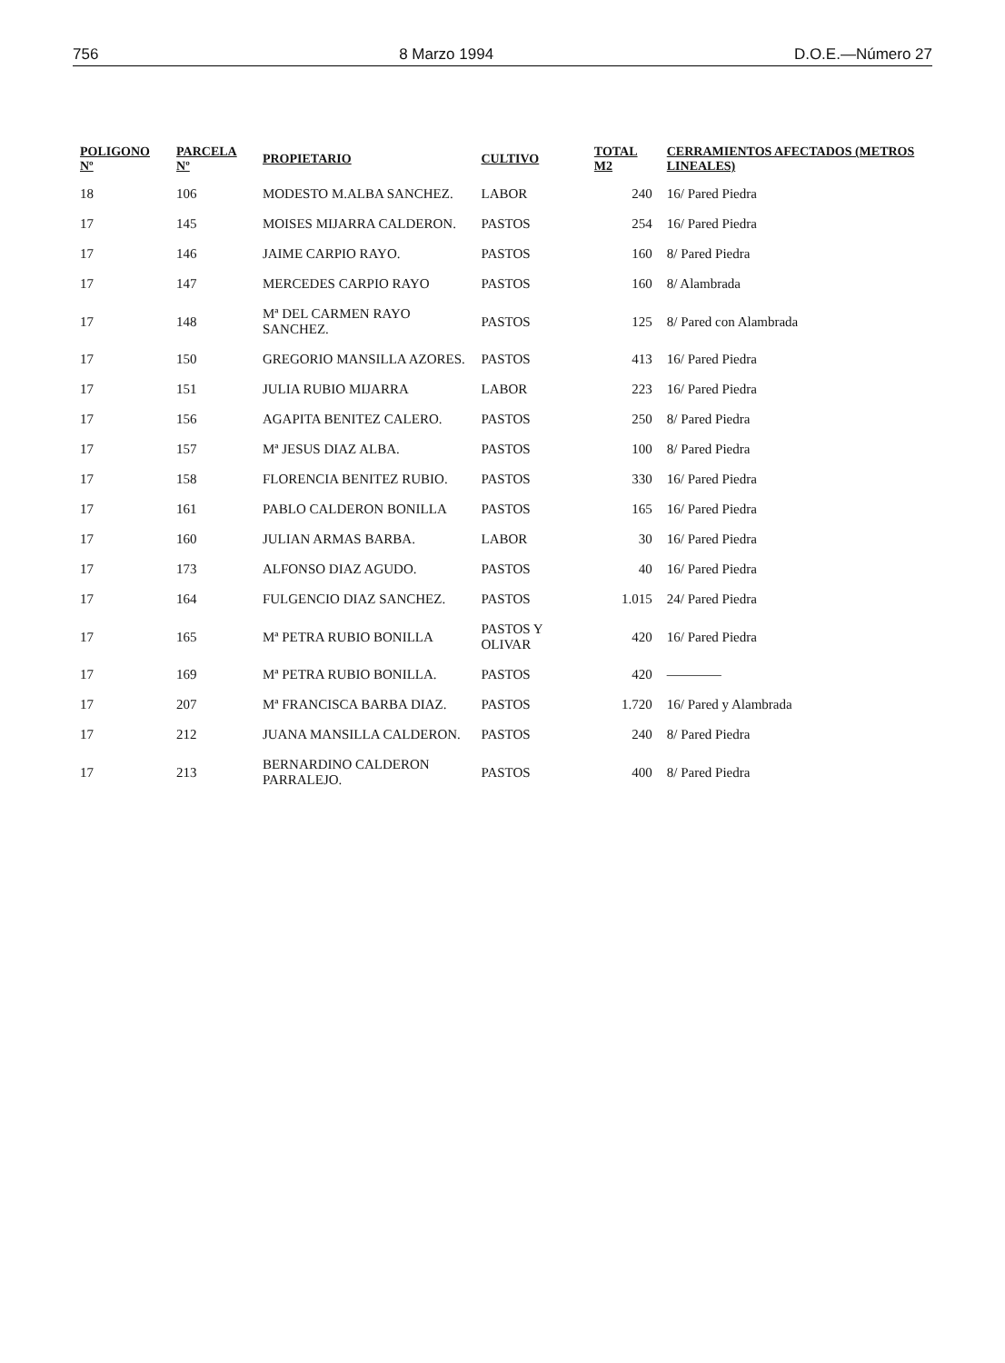756 8 Marzo 1994 D.O.E.—Número 27
| POLIGONO Nº | PARCELA Nº | PROPIETARIO | CULTIVO | TOTAL M2 | CERRAMIENTOS AFECTADOS (METROS LINEALES) |
| --- | --- | --- | --- | --- | --- |
| 18 | 106 | MODESTO M.ALBA SANCHEZ. | LABOR | 240 | 16/ Pared Piedra |
| 17 | 145 | MOISES MIJARRA CALDERON. | PASTOS | 254 | 16/ Pared Piedra |
| 17 | 146 | JAIME CARPIO RAYO. | PASTOS | 160 | 8/ Pared Piedra |
| 17 | 147 | MERCEDES CARPIO RAYO | PASTOS | 160 | 8/ Alambrada |
| 17 | 148 | Mª DEL CARMEN RAYO SANCHEZ. | PASTOS | 125 | 8/ Pared con Alambrada |
| 17 | 150 | GREGORIO MANSILLA AZORES. | PASTOS | 413 | 16/ Pared Piedra |
| 17 | 151 | JULIA RUBIO MIJARRA | LABOR | 223 | 16/ Pared Piedra |
| 17 | 156 | AGAPITA BENITEZ CALERO. | PASTOS | 250 | 8/ Pared Piedra |
| 17 | 157 | Mª JESUS DIAZ ALBA. | PASTOS | 100 | 8/ Pared Piedra |
| 17 | 158 | FLORENCIA BENITEZ RUBIO. | PASTOS | 330 | 16/ Pared Piedra |
| 17 | 161 | PABLO CALDERON BONILLA | PASTOS | 165 | 16/ Pared Piedra |
| 17 | 160 | JULIAN ARMAS BARBA. | LABOR | 30 | 16/ Pared Piedra |
| 17 | 173 | ALFONSO DIAZ AGUDO. | PASTOS | 40 | 16/ Pared Piedra |
| 17 | 164 | FULGENCIO DIAZ SANCHEZ. | PASTOS | 1.015 | 24/ Pared Piedra |
| 17 | 165 | Mª PETRA RUBIO BONILLA | PASTOS Y OLIVAR | 420 | 16/ Pared Piedra |
| 17 | 169 | Mª PETRA RUBIO BONILLA. | PASTOS | 420 | ———— |
| 17 | 207 | Mª FRANCISCA BARBA DIAZ. | PASTOS | 1.720 | 16/ Pared y Alambrada |
| 17 | 212 | JUANA MANSILLA CALDERON. | PASTOS | 240 | 8/ Pared Piedra |
| 17 | 213 | BERNARDINO CALDERON PARRALEJO. | PASTOS | 400 | 8/ Pared Piedra |